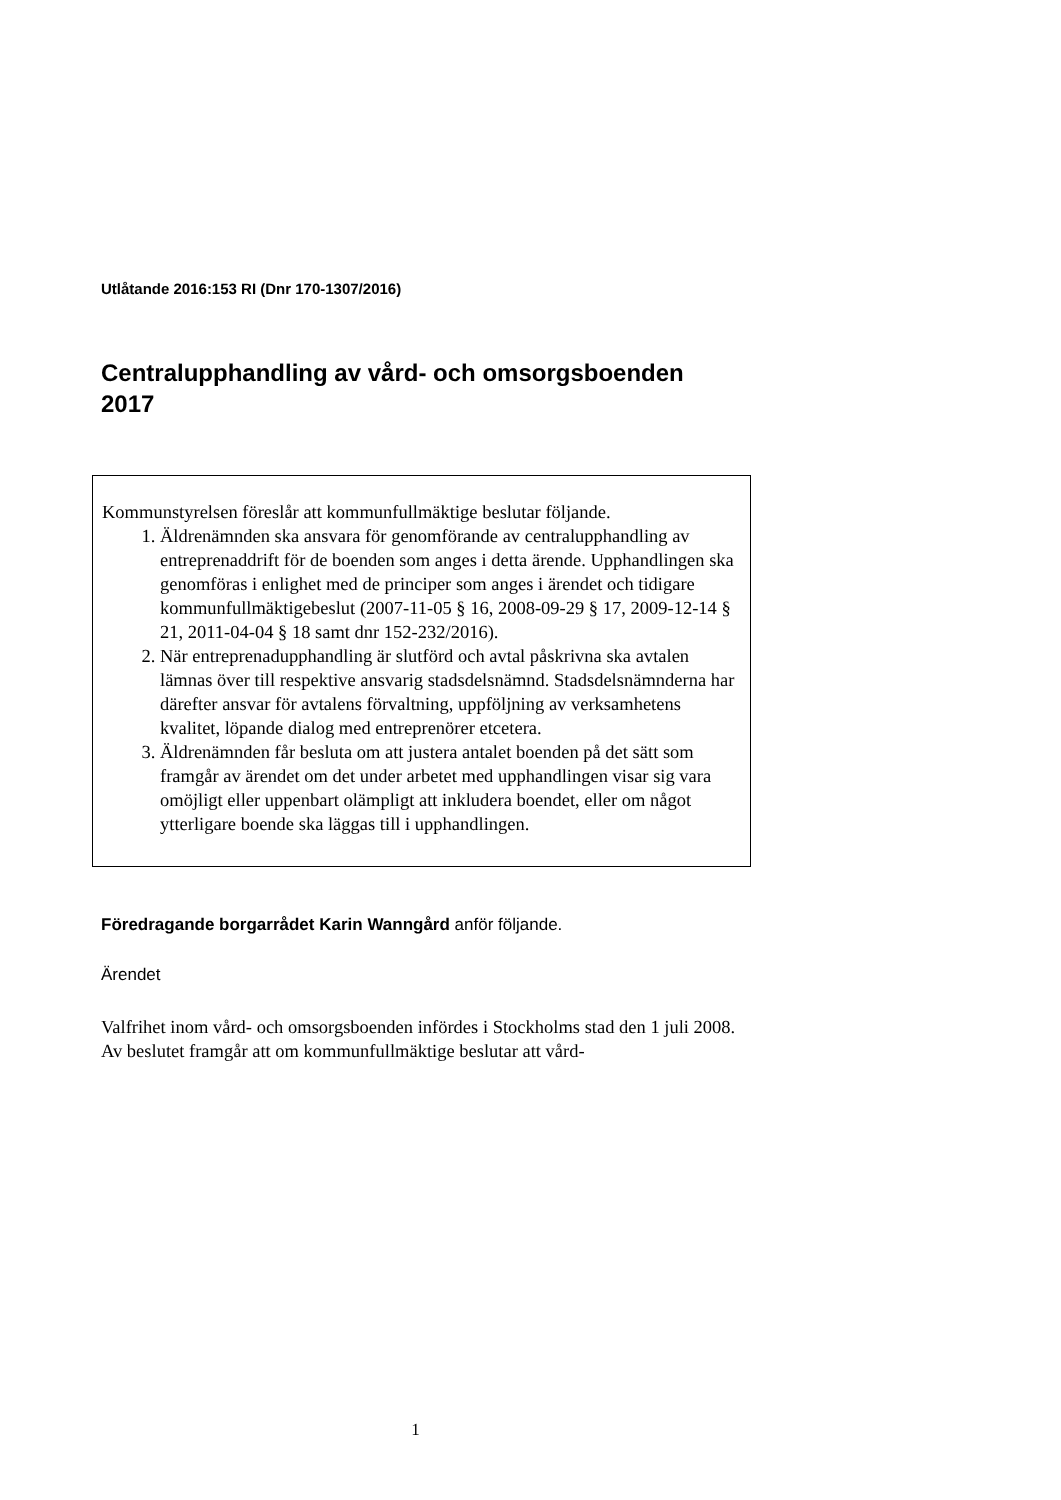Utlåtande 2016:153 RI (Dnr 170-1307/2016)
Centralupphandling av vård- och omsorgsboenden 2017
Kommunstyrelsen föreslår att kommunfullmäktige beslutar följande.
1. Äldrenämnden ska ansvara för genomförande av centralupphandling av entreprenaddrift för de boenden som anges i detta ärende. Upphandlingen ska genomföras i enlighet med de principer som anges i ärendet och tidigare kommunfullmäktigebeslut (2007-11-05 § 16, 2008-09-29 § 17, 2009-12-14 § 21, 2011-04-04 § 18 samt dnr 152-232/2016).
2. När entreprenadupphandling är slutförd och avtal påskrivna ska avtalen lämnas över till respektive ansvarig stadsdelsnämnd. Stadsdelsnämnderna har därefter ansvar för avtalens förvaltning, uppföljning av verksamhetens kvalitet, löpande dialog med entreprenörer etcetera.
3. Äldrenämnden får besluta om att justera antalet boenden på det sätt som framgår av ärendet om det under arbetet med upphandlingen visar sig vara omöjligt eller uppenbart olämpligt att inkludera boendet, eller om något ytterligare boende ska läggas till i upphandlingen.
Föredragande borgarrådet Karin Wanngård anför följande.
Ärendet
Valfrihet inom vård- och omsorgsboenden infördes i Stockholms stad den 1 juli 2008. Av beslutet framgår att om kommunfullmäktige beslutar att vård-
1